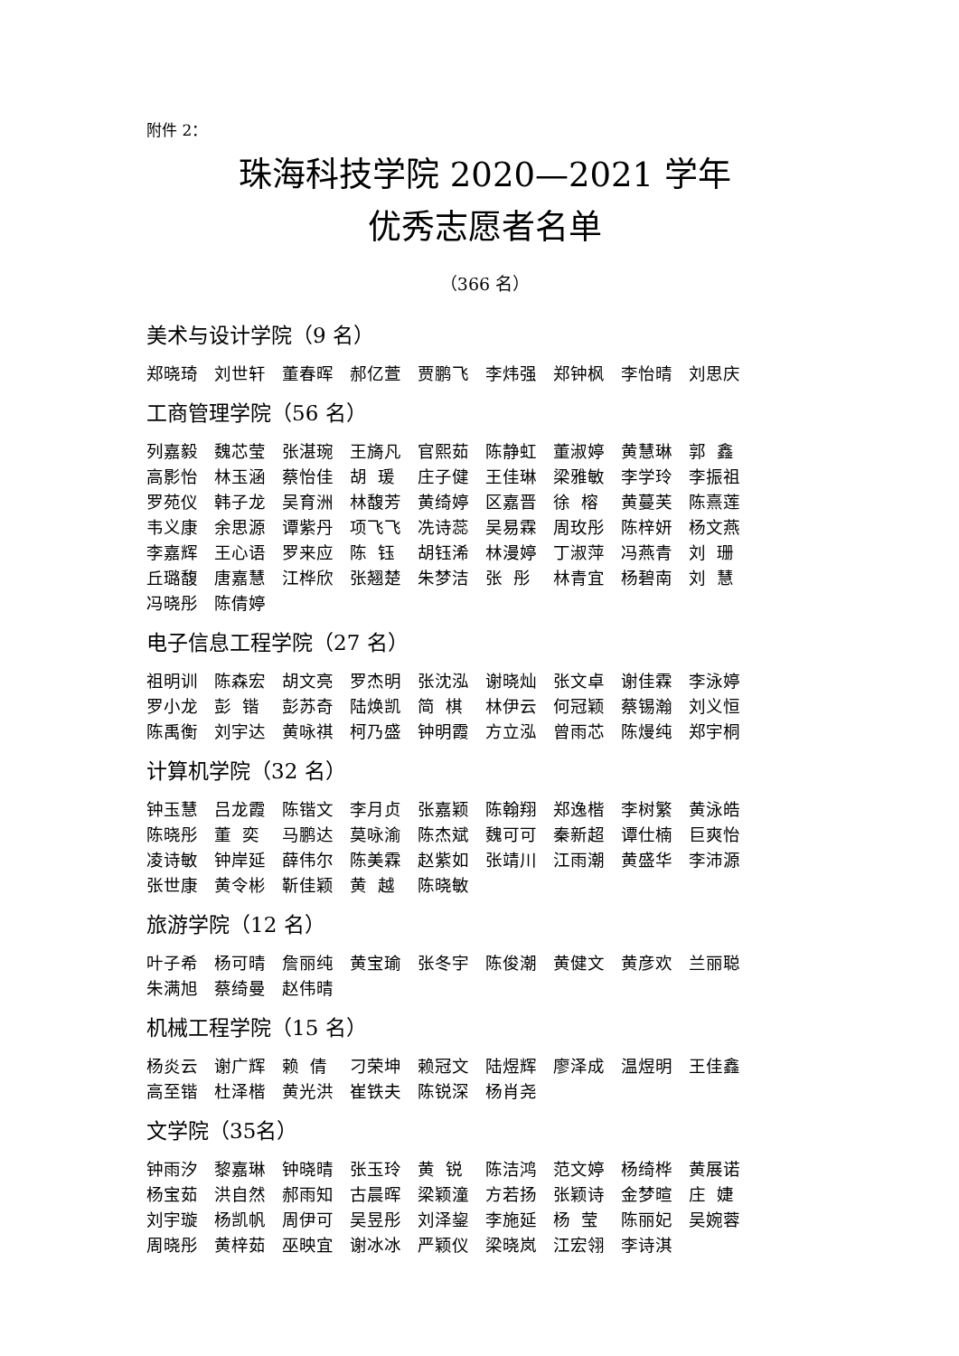附件 2：
珠海科技学院 2020—2021 学年
优秀志愿者名单
（366 名）
美术与设计学院（9 名）
郑晓琦 刘世轩 董春晖 郝亿萱 贾鹏飞 李炜强 郑钟枫 李怡晴 刘思庆
工商管理学院（56 名）
列嘉毅 魏芯莹 张湛琬 王旖凡 官熙茹 陈静虹 董淑婷 黄慧琳 郭 鑫 高影怡 林玉涵 蔡怡佳 胡 瑗 庄子健 王佳琳 梁雅敏 李学玲 李振祖 罗苑仪 韩子龙 吴育洲 林馥芳 黄绮婷 区嘉晋 徐 榕 黄蔓芙 陈熹莲 韦义康 余思源 谭紫丹 项飞飞 冼诗蕊 吴易霖 周玫彤 陈梓妍 杨文燕 李嘉辉 王心语 罗来应 陈 钰 胡钰浠 林漫婷 丁淑萍 冯燕青 刘 珊 丘璐馥 唐嘉慧 江桦欣 张翘楚 朱梦洁 张 彤 林青宜 杨碧南 刘 慧 冯晓彤 陈倩婷
电子信息工程学院（27 名）
祖明训 陈森宏 胡文亮 罗杰明 张沈泓 谢晓灿 张文卓 谢佳霖 李泳婷 罗小龙 彭 锴 彭苏奇 陆焕凯 简 棋 林伊云 何冠颖 蔡锡瀚 刘义恒 陈禹衡 刘宇达 黄咏祺 柯乃盛 钟明霞 方立泓 曾雨芯 陈熳纯 郑宇桐
计算机学院（32 名）
钟玉慧 吕龙霞 陈锴文 李月贞 张嘉颖 陈翰翔 郑逸楷 李树繁 黄泳皓 陈晓彤 董 奕 马鹏达 莫咏渝 陈杰斌 魏可可 秦新超 谭仕楠 巨爽怡 凌诗敏 钟岸延 薛伟尔 陈美霖 赵紫如 张靖川 江雨潮 黄盛华 李沛源 张世康 黄令彬 靳佳颖 黄 越 陈晓敏
旅游学院（12 名）
叶子希 杨可晴 詹丽纯 黄宝瑜 张冬宇 陈俊潮 黄健文 黄彦欢 兰丽聪 朱满旭 蔡绮曼 赵伟晴
机械工程学院（15 名）
杨炎云 谢广辉 赖 倩 刁荣坤 赖冠文 陆煜辉 廖泽成 温煜明 王佳鑫 高至锴 杜泽楷 黄光洪 崔铁夫 陈锐深 杨肖尧
文学院（35名）
钟雨汐 黎嘉琳 钟晓晴 张玉玲 黄 锐 陈洁鸿 范文婷 杨绮桦 黄展诺 杨宝茹 洪自然 郝雨知 古晨晖 梁颖潼 方若扬 张颖诗 金梦暄 庄 婕 刘宇璇 杨凯帆 周伊可 吴昱彤 刘泽鋆 李施延 杨 莹 陈丽妃 吴婉蓉 周晓彤 黄梓茹 巫映宜 谢冰冰 严颖仪 梁晓岚 江宏翎 李诗淇